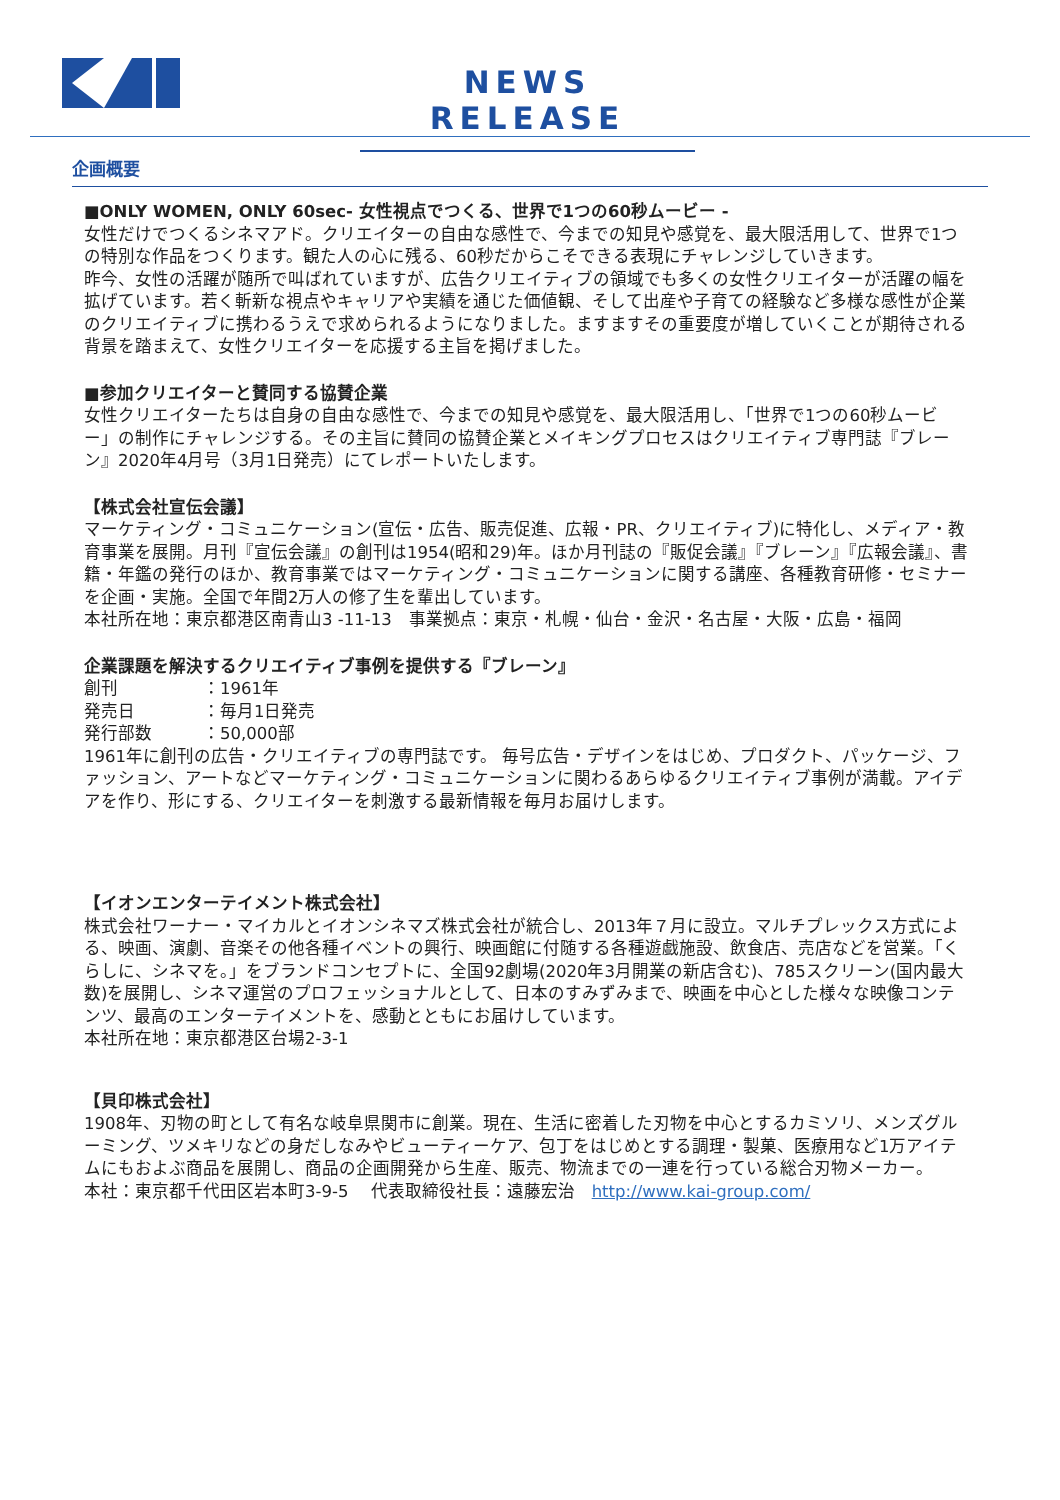NEWS RELEASE
企画概要
■ONLY WOMEN, ONLY 60sec- 女性視点でつくる、世界で1つの60秒ムービー -
女性だけでつくるシネマアド。クリエイターの自由な感性で、今までの知見や感覚を、最大限活用して、世界で1つの特別な作品をつくります。観た人の心に残る、60秒だからこそできる表現にチャレンジしていきます。
昨今、女性の活躍が随所で叫ばれていますが、広告クリエイティブの領域でも多くの女性クリエイターが活躍の幅を拡げています。若く斬新な視点やキャリアや実績を通じた価値観、そして出産や子育ての経験など多様な感性が企業のクリエイティブに携わるうえで求められるようになりました。ますますその重要度が増していくことが期待される背景を踏まえて、女性クリエイターを応援する主旨を掲げました。
■参加クリエイターと賛同する協賛企業
女性クリエイターたちは自身の自由な感性で、今までの知見や感覚を、最大限活用し、「世界で1つの60秒ムービー」の制作にチャレンジする。その主旨に賛同の協賛企業とメイキングプロセスはクリエイティブ専門誌『ブレーン』2020年4月号（3月1日発売）にてレポートいたします。
【株式会社宣伝会議】
マーケティング・コミュニケーション(宣伝・広告、販売促進、広報・PR、クリエイティブ)に特化し、メディア・教育事業を展開。月刊『宣伝会議』の創刊は1954(昭和29)年。ほか月刊誌の『販促会議』『ブレーン』『広報会議』、書籍・年鑑の発行のほか、教育事業ではマーケティング・コミュニケーションに関する講座、各種教育研修・セミナーを企画・実施。全国で年間2万人の修了生を輩出しています。
本社所在地：東京都港区南青山3 -11-13　事業拠点：東京・札幌・仙台・金沢・名古屋・大阪・広島・福岡
企業課題を解決するクリエイティブ事例を提供する『ブレーン』
創刊　　　　　：1961年
発売日　　　　：毎月1日発売
発行部数　　　：50,000部
1961年に創刊の広告・クリエイティブの専門誌です。 毎号広告・デザインをはじめ、プロダクト、パッケージ、ファッション、アートなどマーケティング・コミュニケーションに関わるあらゆるクリエイティブ事例が満載。アイデアを作り、形にする、クリエイターを刺激する最新情報を毎月お届けします。
【イオンエンターテイメント株式会社】
株式会社ワーナー・マイカルとイオンシネマズ株式会社が統合し、2013年７月に設立。マルチプレックス方式による、映画、演劇、音楽その他各種イベントの興行、映画館に付随する各種遊戯施設、飲食店、売店などを営業。「くらしに、シネマを。」をブランドコンセプトに、全国92劇場(2020年3月開業の新店含む)、785スクリーン(国内最大数)を展開し、シネマ運営のプロフェッショナルとして、日本のすみずみまで、映画を中心とした様々な映像コンテンツ、最高のエンターテイメントを、感動とともにお届けしています。
本社所在地：東京都港区台場2-3-1
【貝印株式会社】
1908年、刃物の町として有名な岐阜県関市に創業。現在、生活に密着した刃物を中心とするカミソリ、メンズグルーミング、ツメキリなどの身だしなみやビューティーケア、包丁をはじめとする調理・製菓、医療用など1万アイテムにもおよぶ商品を展開し、商品の企画開発から生産、販売、物流までの一連を行っている総合刃物メーカー。
本社：東京都千代田区岩本町3-9-5　 代表取締役社長：遠藤宏治　http://www.kai-group.com/